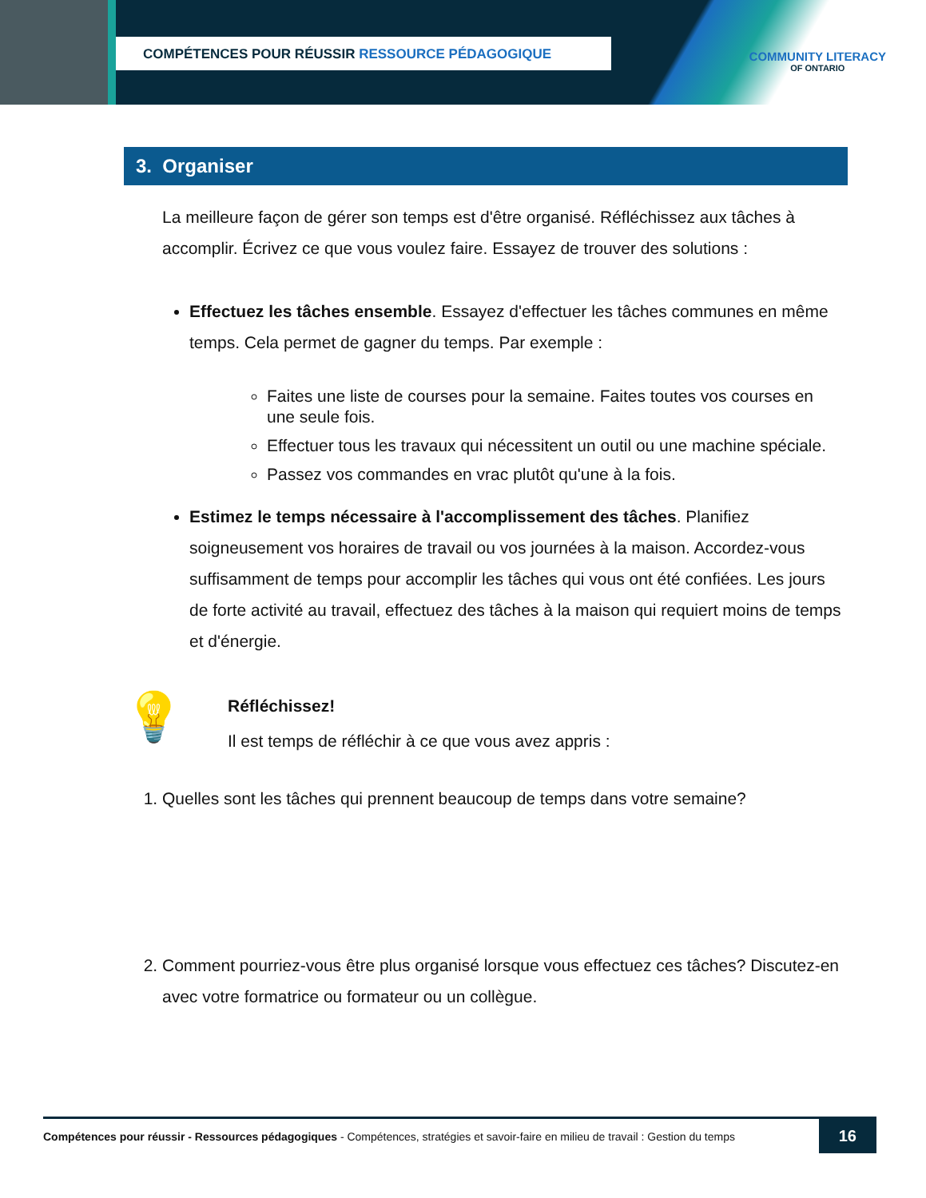COMPÉTENCES POUR RÉUSSIR RESSOURCE PÉDAGOGIQUE
COMMUNITY LITERACY
OF ONTARIO
3. Organiser
La meilleure façon de gérer son temps est d'être organisé. Réfléchissez aux tâches à accomplir. Écrivez ce que vous voulez faire. Essayez de trouver des solutions :
Effectuez les tâches ensemble. Essayez d'effectuer les tâches communes en même temps. Cela permet de gagner du temps. Par exemple :
Faites une liste de courses pour la semaine. Faites toutes vos courses en une seule fois.
Effectuer tous les travaux qui nécessitent un outil ou une machine spéciale.
Passez vos commandes en vrac plutôt qu'une à la fois.
Estimez le temps nécessaire à l'accomplissement des tâches. Planifiez soigneusement vos horaires de travail ou vos journées à la maison. Accordez-vous suffisamment de temps pour accomplir les tâches qui vous ont été confiées. Les jours de forte activité au travail, effectuez des tâches à la maison qui requiert moins de temps et d'énergie.
💡
Réfléchissez!
Il est temps de réfléchir à ce que vous avez appris :
1. Quelles sont les tâches qui prennent beaucoup de temps dans votre semaine?
2. Comment pourriez-vous être plus organisé lorsque vous effectuez ces tâches? Discutez-en avec votre formatrice ou formateur ou un collègue.
Compétences pour réussir - Ressources pédagogiques - Compétences, stratégies et savoir-faire en milieu de travail : Gestion du temps 16